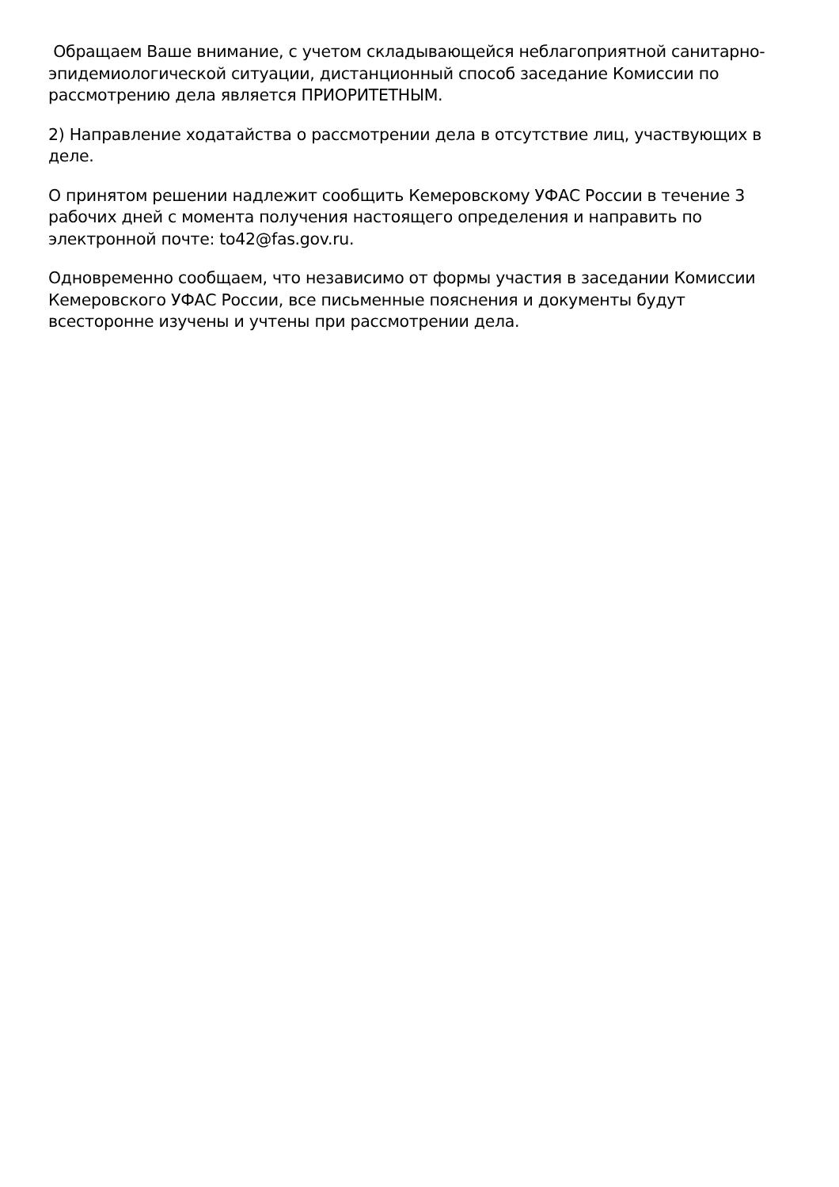Обращаем Ваше внимание, с учетом складывающейся неблагоприятной санитарно-эпидемиологической ситуации, дистанционный способ заседание Комиссии по рассмотрению дела является ПРИОРИТЕТНЫМ.
2) Направление ходатайства о рассмотрении дела в отсутствие лиц, участвующих в деле.
О принятом решении надлежит сообщить Кемеровскому УФАС России в течение 3 рабочих дней с момента получения настоящего определения и направить по электронной почте: to42@fas.gov.ru.
Одновременно сообщаем, что независимо от формы участия в заседании Комиссии Кемеровского УФАС России, все письменные пояснения и документы будут всесторонне изучены и учтены при рассмотрении дела.